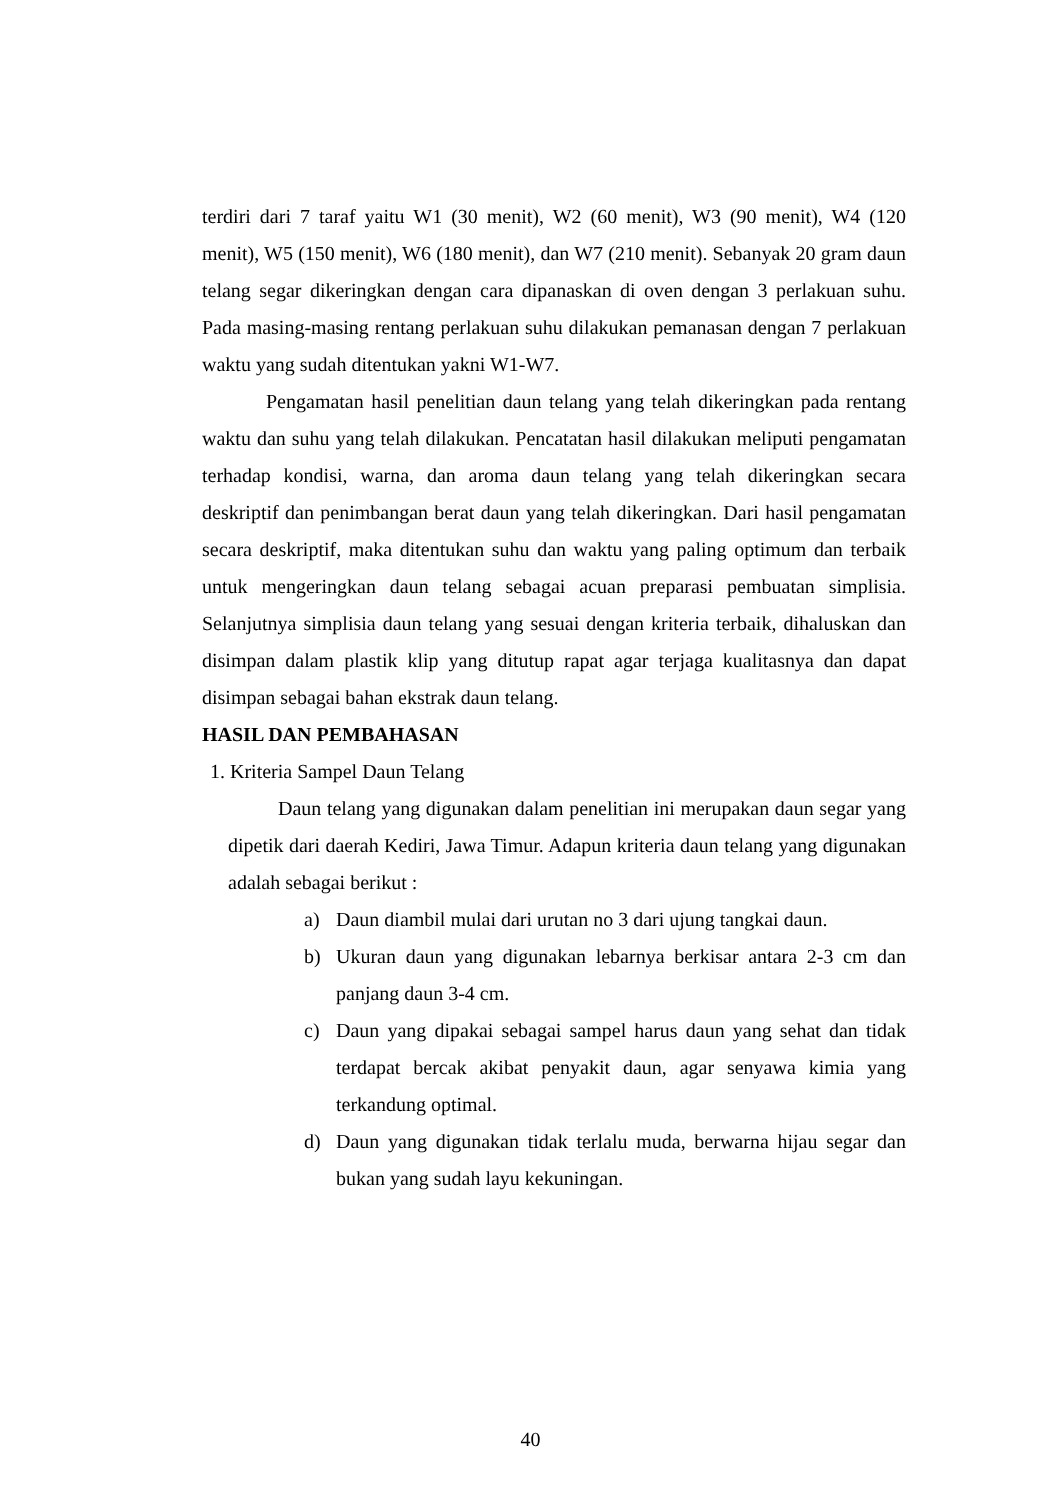terdiri dari 7 taraf yaitu W1 (30 menit), W2 (60 menit), W3 (90 menit), W4 (120 menit), W5 (150 menit), W6 (180 menit), dan W7 (210 menit). Sebanyak 20 gram daun telang segar dikeringkan dengan cara dipanaskan di oven dengan 3 perlakuan suhu. Pada masing-masing rentang perlakuan suhu dilakukan pemanasan dengan 7 perlakuan waktu yang sudah ditentukan yakni W1-W7.
Pengamatan hasil penelitian daun telang yang telah dikeringkan pada rentang waktu dan suhu yang telah dilakukan. Pencatatan hasil dilakukan meliputi pengamatan terhadap kondisi, warna, dan aroma daun telang yang telah dikeringkan secara deskriptif dan penimbangan berat daun yang telah dikeringkan. Dari hasil pengamatan secara deskriptif, maka ditentukan suhu dan waktu yang paling optimum dan terbaik untuk mengeringkan daun telang sebagai acuan preparasi pembuatan simplisia. Selanjutnya simplisia daun telang yang sesuai dengan kriteria terbaik, dihaluskan dan disimpan dalam plastik klip yang ditutup rapat agar terjaga kualitasnya dan dapat disimpan sebagai bahan ekstrak daun telang.
HASIL DAN PEMBAHASAN
1. Kriteria Sampel Daun Telang
Daun telang yang digunakan dalam penelitian ini merupakan daun segar yang dipetik dari daerah Kediri, Jawa Timur. Adapun kriteria daun telang yang digunakan adalah sebagai berikut :
a) Daun diambil mulai dari urutan no 3 dari ujung tangkai daun.
b) Ukuran daun yang digunakan lebarnya berkisar antara 2-3 cm dan panjang daun 3-4 cm.
c) Daun yang dipakai sebagai sampel harus daun yang sehat dan tidak terdapat bercak akibat penyakit daun, agar senyawa kimia yang terkandung optimal.
d) Daun yang digunakan tidak terlalu muda, berwarna hijau segar dan bukan yang sudah layu kekuningan.
40